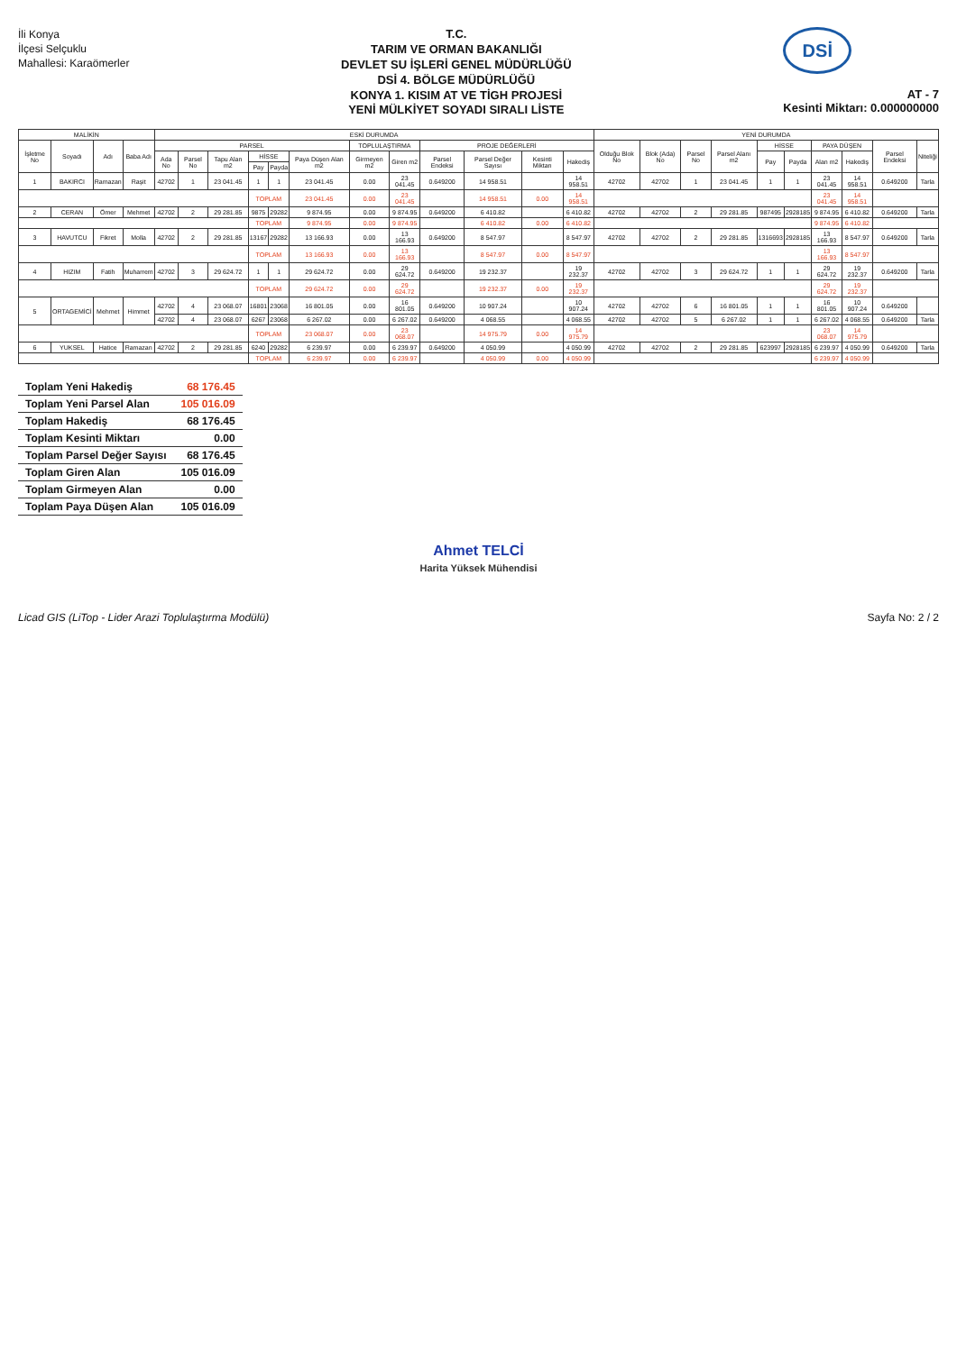İli Konya
İlçesi Selçuklu
Mahallesi: Karaömerler
T.C.
TARIM VE ORMAN BAKANLIĞI
DEVLET SU İŞLERİ GENEL MÜDÜRLÜĞÜ
DSİ 4. BÖLGE MÜDÜRLÜĞÜ
KONYA 1. KISIM AT VE TİGH PROJESİ
YENİ MÜLKİYET SOYADI SIRALI LİSTE
DSİ
AT - 7
Kesinti Miktarı: 0.000000000
| MALİKİN | | | | ESKİ DURUMDA | | | | | | | | | | | | YENİ DURUMDA | | | | | | | | | |
| --- | --- | --- | --- | --- | --- | --- | --- | --- | --- | --- | --- | --- | --- | --- | --- | --- | --- | --- | --- | --- | --- | --- | --- | --- | --- |
| İşletme No | Soyadı | Adı | Baba Adı | PARSEL | | | | | | TOPLULAŞTIRMA | | PROJE DEĞERLERİ | | | | Olduğu Blok No | Blok (Ada) No | Parsel No | Parsel Alanı m2 | HİSSE | | PAYA DÜŞEN | | Parsel Endeksi | Niteliği |
| | | | | Ada No | Parsel No | Tapu Alan m2 | HİSSE | | Paya Düşen Alan m2 | Girmeyen m2 | Giren m2 | Parsel Endeksi | Parsel Değer Sayısı | Kesinti Miktarı | Hakediş | | | | | Pay | Payda | Alan m2 | Hakediş | | |
| | | | | | | | Pay | Payda | | | | | | | | | | | | | | | | | |
| 1 | BAKIRCI | Ramazan | Raşit | 42702 | 1 | 23 041.45 | 1 | 1 | 23 041.45 | 0.00 | 23 041.45 | 0.649200 | 14 958.51 | | 14 958.51 | 42702 | 42702 | 1 | 23 041.45 | 1 | 1 | 23 041.45 | 14 958.51 | 0.649200 | Tarla |
| | | | | | | | TOPLAM | | 23 041.45 | 0.00 | 23 041.45 | | 14 958.51 | 0.00 | 14 958.51 | | | | | | | 23 041.45 | 14 958.51 | | |
| 2 | CERAN | Ömer | Mehmet | 42702 | 2 | 29 281.85 | 9875 | 29282 | 9 874.95 | 0.00 | 9 874.95 | 0.649200 | 6 410.82 | | 6 410.82 | 42702 | 42702 | 2 | 29 281.85 | 987495 | 2928185 | 9 874.95 | 6 410.82 | 0.649200 | Tarla |
| | | | | | | | TOPLAM | | 9 874.95 | 0.00 | 9 874.95 | | 6 410.82 | 0.00 | 6 410.82 | | | | | | | 9 874.95 | 6 410.82 | | |
| 3 | HAVUTCU | Fikret | Molla | 42702 | 2 | 29 281.85 | 13167 | 29282 | 13 166.93 | 0.00 | 13 166.93 | 0.649200 | 8 547.97 | | 8 547.97 | 42702 | 42702 | 2 | 29 281.85 | 1316693 | 2928185 | 13 166.93 | 8 547.97 | 0.649200 | Tarla |
| | | | | | | | TOPLAM | | 13 166.93 | 0.00 | 13 166.93 | | 8 547.97 | 0.00 | 8 547.97 | | | | | | | 13 166.93 | 8 547.97 | | |
| 4 | HIZIM | Fatih | Muharrem | 42702 | 3 | 29 624.72 | 1 | 1 | 29 624.72 | 0.00 | 29 624.72 | 0.649200 | 19 232.37 | | 19 232.37 | 42702 | 42702 | 3 | 29 624.72 | 1 | 1 | 29 624.72 | 19 232.37 | 0.649200 | Tarla |
| | | | | | | | TOPLAM | | 29 624.72 | 0.00 | 29 624.72 | | 19 232.37 | 0.00 | 19 232.37 | | | | | | | 29 624.72 | 19 232.37 | | |
| 5 | ORTAGEMİCİ | Mehmet | Himmet | 42702 | 4 | 23 068.07 | 16801 | 23068 | 16 801.05 | 0.00 | 16 801.05 | 0.649200 | 10 907.24 | | 10 907.24 | 42702 | 42702 | 6 | 16 801.05 | 1 | 1 | 16 801.05 | 10 907.24 | 0.649200 | |
| | | | | 42702 | 4 | 23 068.07 | 6267 | 23068 | 6 267.02 | 0.00 | 6 267.02 | 0.649200 | 4 068.55 | | 4 068.55 | 42702 | 42702 | 5 | 6 267.02 | 1 | 1 | 6 267.02 | 4 068.55 | 0.649200 | Tarla |
| | | | | | | | TOPLAM | | 23 068.07 | 0.00 | 23 068.07 | | 14 975.79 | 0.00 | 14 975.79 | | | | | | | 23 068.07 | 14 975.79 | | |
| 6 | YUKSEL | Hatice | Ramazan | 42702 | 2 | 29 281.85 | 6240 | 29282 | 6 239.97 | 0.00 | 6 239.97 | 0.649200 | 4 050.99 | | 4 050.99 | 42702 | 42702 | 2 | 29 281.85 | 623997 | 2928185 | 6 239.97 | 4 050.99 | 0.649200 | Tarla |
| | | | | | | | TOPLAM | | 6 239.97 | 0.00 | 6 239.97 | | 4 050.99 | 0.00 | 4 050.99 | | | | | | | 6 239.97 | 4 050.99 | | |
| Toplam Yeni Hakediş | 68 176.45 |
| Toplam Yeni Parsel Alan | 105 016.09 |
| Toplam Hakediş | 68 176.45 |
| Toplam Kesinti Miktarı | 0.00 |
| Toplam Parsel Değer Sayısı | 68 176.45 |
| Toplam Giren Alan | 105 016.09 |
| Toplam Girmeyen Alan | 0.00 |
| Toplam Paya Düşen Alan | 105 016.09 |
Ahmet TELCİ
Harita Yüksek Mühendisi
Licad GIS (LiTop - Lider Arazi Toplulaştırma Modülü) Sayfa No: 2 / 2